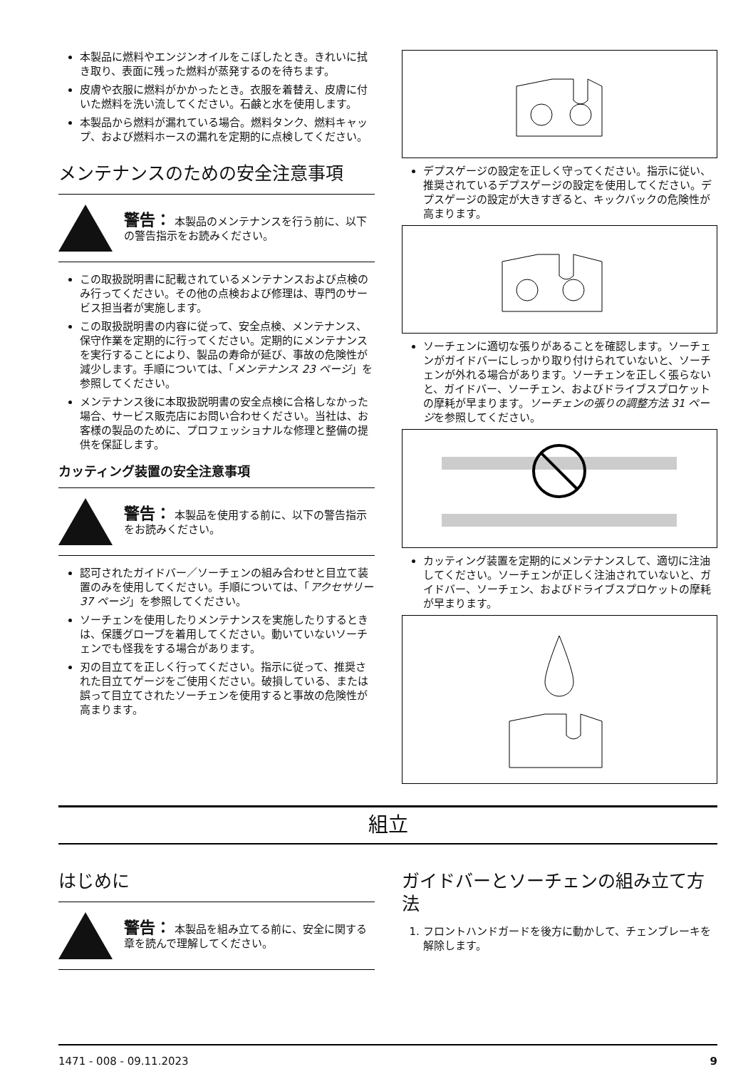本製品に燃料やエンジンオイルをこぼしたとき。きれいに拭き取り、表面に残った燃料が蒸発するのを待ちます。
皮膚や衣服に燃料がかかったとき。衣服を着替え、皮膚に付いた燃料を洗い流してください。石鹸と水を使用します。
本製品から燃料が漏れている場合。燃料タンク、燃料キャップ、および燃料ホースの漏れを定期的に点検してください。
メンテナンスのための安全注意事項
警告： 本製品のメンテナンスを行う前に、以下の警告指示をお読みください。
この取扱説明書に記載されているメンテナンスおよび点検のみ行ってください。その他の点検および修理は、専門のサービス担当者が実施します。
この取扱説明書の内容に従って、安全点検、メンテナンス、保守作業を定期的に行ってください。定期的にメンテナンスを実行することにより、製品の寿命が延び、事故の危険性が減少します。手順については、「メンテナンス 23 ページ」を参照してください。
メンテナンス後に本取扱説明書の安全点検に合格しなかった場合、サービス販売店にお問い合わせください。当社は、お客様の製品のために、プロフェッショナルな修理と整備の提供を保証します。
カッティング装置の安全注意事項
警告： 本製品を使用する前に、以下の警告指示をお読みください。
認可されたガイドバー／ソーチェンの組み合わせと目立て装置のみを使用してください。手順については、「アクセサリー 37 ページ」を参照してください。
ソーチェンを使用したりメンテナンスを実施したりするときは、保護グローブを着用してください。動いていないソーチェンでも怪我をする場合があります。
刃の目立てを正しく行ってください。指示に従って、推奨された目立てゲージをご使用ください。破損している、または誤って目立てされたソーチェンを使用すると事故の危険性が高まります。
デプスゲージの設定を正しく守ってください。指示に従い、推奨されているデプスゲージの設定を使用してください。デプスゲージの設定が大きすぎると、キックバックの危険性が高まります。
ソーチェンに適切な張りがあることを確認します。ソーチェンがガイドバーにしっかり取り付けられていないと、ソーチェンが外れる場合があります。ソーチェンを正しく張らないと、ガイドバー、ソーチェン、およびドライブスプロケットの摩耗が早まります。ソーチェンの張りの調整方法 31 ページを参照してください。
カッティング装置を定期的にメンテナンスして、適切に注油してください。ソーチェンが正しく注油されていないと、ガイドバー、ソーチェン、およびドライブスプロケットの摩耗が早まります。
組立
はじめに
警告： 本製品を組み立てる前に、安全に関する章を読んで理解してください。
ガイドバーとソーチェンの組み立て方法
1. フロントハンドガードを後方に動かして、チェンブレーキを解除します。
1471 - 008 - 09.11.2023 9